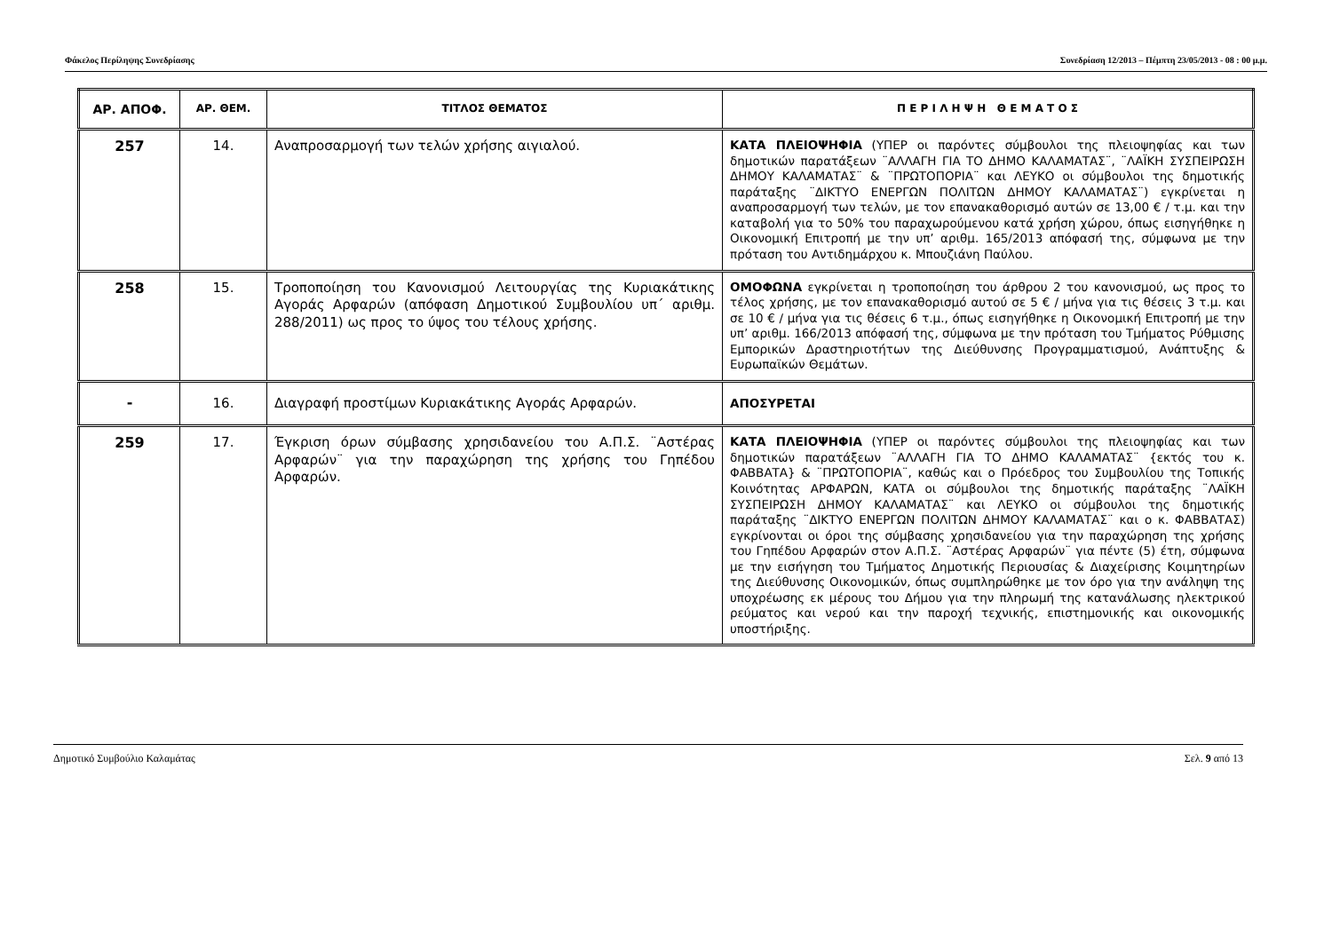Φάκελος Περίληψης Συνεδρίασης Συνεδρίαση 12/2013 – Πέμπτη 23/05/2013 - 08 : 00 μ.μ.
| ΑΡ. ΑΠΟΦ. | ΑΡ. ΘΕΜ. | ΤΙΤΛΟΣ ΘΕΜΑΤΟΣ | Π Ε Ρ Ι Λ Η Ψ Η Θ Ε Μ Α Τ Ο Σ |
| --- | --- | --- | --- |
| 257 | 14. | Αναπροσαρμογή των τελών χρήσης αιγιαλού. | ΚΑΤΑ ΠΛΕΙΟΨΗΦΙΑ (ΥΠΕΡ οι παρόντες σύμβουλοι της πλειοψηφίας και των δημοτικών παρατάξεων ¨ΑΛΛΑΓΗ ΓΙΑ ΤΟ ΔΗΜΟ ΚΑΛΑΜΑΤΑΣ¨, ¨ΛΑΪΚΗ ΣΥΣΠΕΙΡΩΣΗ ΔΗΜΟΥ ΚΑΛΑΜΑΤΑΣ¨ & ¨ΠΡΩΤΟΠΟΡΙΑ¨ και ΛΕΥΚΟ οι σύμβουλοι της δημοτικής παράταξης ¨ΔΙΚΤΥΟ ΕΝΕΡΓΩΝ ΠΟΛΙΤΩΝ ΔΗΜΟΥ ΚΑΛΑΜΑΤΑΣ¨) εγκρίνεται η αναπροσαρμογή των τελών, με τον επανακαθορισμό αυτών σε 13,00 € / τ.μ. και την καταβολή για το 50% του παραχωρούμενου κατά χρήση χώρου, όπως εισηγήθηκε η Οικονομική Επιτροπή με την υπ’ αριθμ. 165/2013 απόφασή της, σύμφωνα με την πρόταση του Αντιδημάρχου κ. Μπουζιάνη Παύλου. |
| 258 | 15. | Τροποποίηση του Κανονισμού Λειτουργίας της Κυριακάτικης Αγοράς Αρφαρών (απόφαση Δημοτικού Συμβουλίου υπ΄ αριθμ. 288/2011) ως προς το ύψος του τέλους χρήσης. | ΟΜΟΦΩΝΑ εγκρίνεται η τροποποίηση του άρθρου 2 του κανονισμού, ως προς το τέλος χρήσης, με τον επανακαθορισμό αυτού σε 5 € / μήνα για τις θέσεις 3 τ.μ. και σε 10 € / μήνα για τις θέσεις 6 τ.μ., όπως εισηγήθηκε η Οικονομική Επιτροπή με την υπ’ αριθμ. 166/2013 απόφασή της, σύμφωνα με την πρόταση του Τμήματος Ρύθμισης Εμπορικών Δραστηριοτήτων της Διεύθυνσης Προγραμματισμού, Ανάπτυξης & Ευρωπαϊκών Θεμάτων. |
| - | 16. | Διαγραφή προστίμων Κυριακάτικης Αγοράς Αρφαρών. | ΑΠΟΣΥΡΕΤΑΙ |
| 259 | 17. | Έγκριση όρων σύμβασης χρησιδανείου του Α.Π.Σ. ¨Αστέρας Αρφαρών¨ για την παραχώρηση της χρήσης του Γηπέδου Αρφαρών. | ΚΑΤΑ ΠΛΕΙΟΨΗΦΙΑ (ΥΠΕΡ οι παρόντες σύμβουλοι της πλειοψηφίας και των δημοτικών παρατάξεων ¨ΑΛΛΑΓΗ ΓΙΑ ΤΟ ΔΗΜΟ ΚΑΛΑΜΑΤΑΣ¨ {εκτός του κ. ΦΑΒΒΑΤΑ} & ¨ΠΡΩΤΟΠΟΡΙΑ¨, καθώς και ο Πρόεδρος του Συμβουλίου της Τοπικής Κοινότητας ΑΡΦΑΡΩΝ, ΚΑΤΑ οι σύμβουλοι της δημοτικής παράταξης ¨ΛΑΪΚΗ ΣΥΣΠΕΙΡΩΣΗ ΔΗΜΟΥ ΚΑΛΑΜΑΤΑΣ¨ και ΛΕΥΚΟ οι σύμβουλοι της δημοτικής παράταξης ¨ΔΙΚΤΥΟ ΕΝΕΡΓΩΝ ΠΟΛΙΤΩΝ ΔΗΜΟΥ ΚΑΛΑΜΑΤΑΣ¨ και ο κ. ΦΑΒΒΑΤΑΣ) εγκρίνονται οι όροι της σύμβασης χρησιδανείου για την παραχώρηση της χρήσης του Γηπέδου Αρφαρών στον Α.Π.Σ. ¨Αστέρας Αρφαρών¨ για πέντε (5) έτη, σύμφωνα με την εισήγηση του Τμήματος Δημοτικής Περιουσίας & Διαχείρισης Κοιμητηρίων της Διεύθυνσης Οικονομικών, όπως συμπληρώθηκε με τον όρο για την ανάληψη της υποχρέωσης εκ μέρους του Δήμου για την πληρωμή της κατανάλωσης ηλεκτρικού ρεύματος και νερού και την παροχή τεχνικής, επιστημονικής και οικονομικής υποστήριξης. |
Δημοτικό Συμβούλιο Καλαμάτας Σελ. 9 από 13